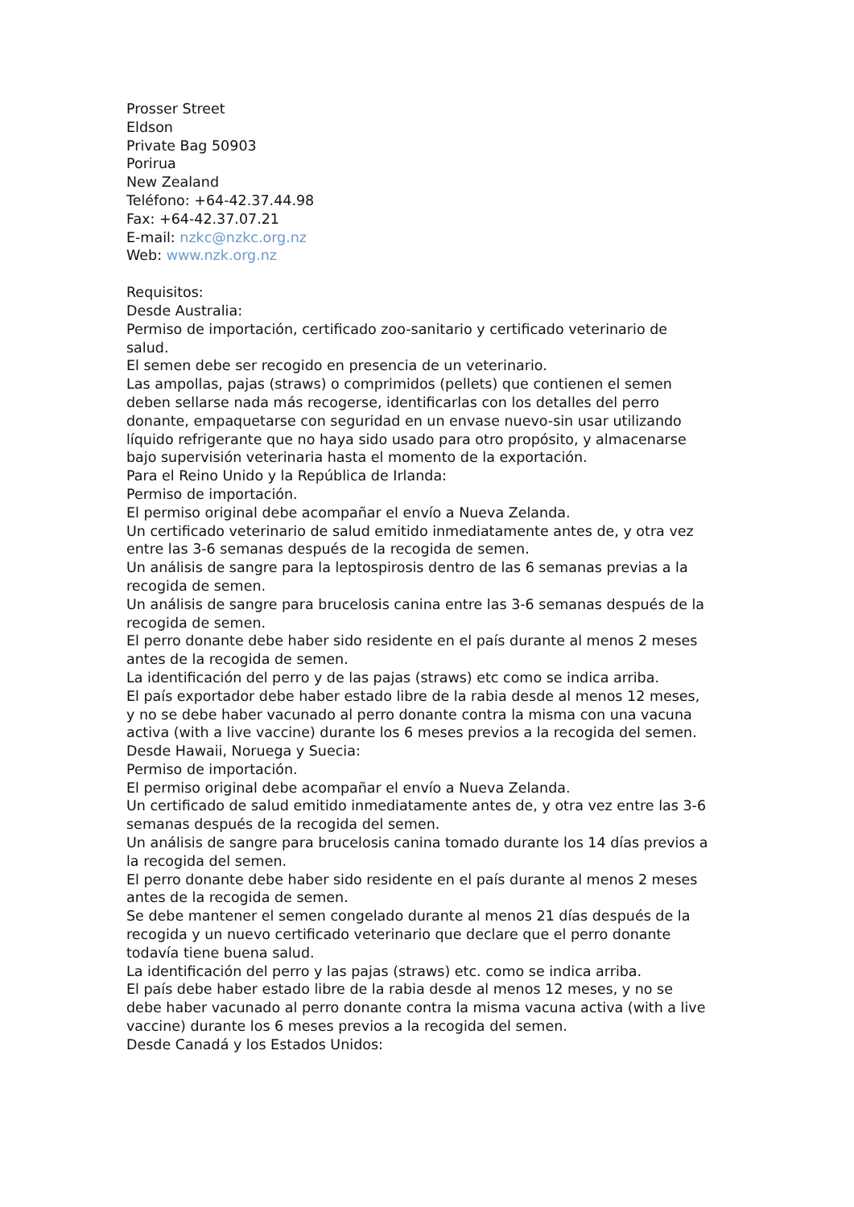Prosser Street
Eldson
Private Bag 50903
Porirua
New Zealand
Teléfono: +64-42.37.44.98
Fax: +64-42.37.07.21
E-mail: nzkc@nzkc.org.nz
Web: www.nzk.org.nz
Requisitos:
Desde Australia:
Permiso de importación, certificado zoo-sanitario y certificado veterinario de salud.
El semen debe ser recogido en presencia de un veterinario.
Las ampollas, pajas (straws) o comprimidos (pellets) que contienen el semen deben sellarse nada más recogerse, identificarlas con los detalles del perro donante, empaquetarse con seguridad en un envase nuevo-sin usar utilizando líquido refrigerante que no haya sido usado para otro propósito, y almacenarse bajo supervisión veterinaria hasta el momento de la exportación.
Para el Reino Unido y la República de Irlanda:
Permiso de importación.
El permiso original debe acompañar el envío a Nueva Zelanda.
Un certificado veterinario de salud emitido inmediatamente antes de, y otra vez entre las 3-6 semanas después de la recogida de semen.
Un análisis de sangre para la leptospirosis dentro de las 6 semanas previas a la recogida de semen.
Un análisis de sangre para brucelosis canina entre las 3-6 semanas después de la recogida de semen.
El perro donante debe haber sido residente en el país durante al menos 2 meses antes de la recogida de semen.
La identificación del perro y de las pajas (straws) etc como se indica arriba.
El país exportador debe haber estado libre de la rabia desde al menos 12 meses, y no se debe haber vacunado al perro donante contra la misma con una vacuna activa (with a live vaccine) durante los 6 meses previos a la recogida del semen.
Desde Hawaii, Noruega y Suecia:
Permiso de importación.
El permiso original debe acompañar el envío a Nueva Zelanda.
Un certificado de salud emitido inmediatamente antes de, y otra vez entre las 3-6 semanas después de la recogida del semen.
Un análisis de sangre para brucelosis canina tomado durante los 14 días previos a la recogida del semen.
El perro donante debe haber sido residente en el país durante al menos 2 meses antes de la recogida de semen.
Se debe mantener el semen congelado durante al menos 21 días después de la recogida y un nuevo certificado veterinario que declare que el perro donante todavía tiene buena salud.
La identificación del perro y las pajas (straws) etc. como se indica arriba.
El país debe haber estado libre de la rabia desde al menos 12 meses, y no se debe haber vacunado al perro donante contra la misma vacuna activa (with a live vaccine) durante los 6 meses previos a la recogida del semen.
Desde Canadá y los Estados Unidos: